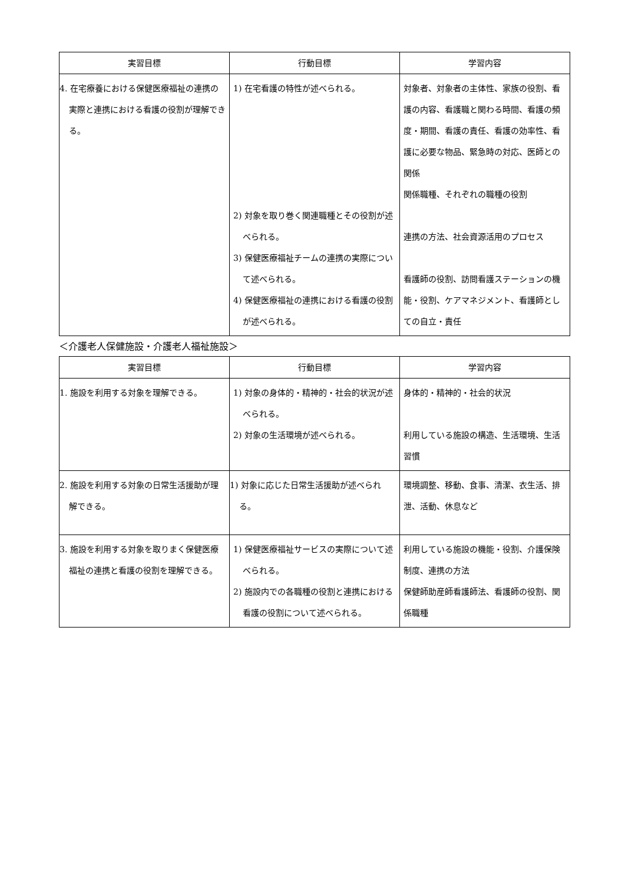| 実習目標 | 行動目標 | 学習内容 |
| --- | --- | --- |
| 4. 在宅療養における保健医療福祉の連携の実際と連携における看護の役割が理解できる。 | 1) 在宅看護の特性が述べられる。 2) 対象を取り巻く関連職種とその役割が述べられる。 3) 保健医療福祉チームの連携の実際について述べられる。 4) 保健医療福祉の連携における看護の役割が述べられる。 | 対象者、対象者の主体性、家族の役割、看護の内容、看護職と関わる時間、看護の頻度・期間、看護の責任、看護の効率性、看護に必要な物品、緊急時の対応、医師との関係 関係職種、それぞれの職種の役割 連携の方法、社会資源活用のプロセス 看護師の役割、訪問看護ステーションの機能・役割、ケアマネジメント、看護師としての自立・責任 |
＜介護老人保健施設・介護老人福祉施設＞
| 実習目標 | 行動目標 | 学習内容 |
| --- | --- | --- |
| 1. 施設を利用する対象を理解できる。 | 1) 対象の身体的・精神的・社会的状況が述べられる。 2) 対象の生活環境が述べられる。 | 身体的・精神的・社会的状況 利用している施設の構造、生活環境、生活習慣 |
| 2. 施設を利用する対象の日常生活援助が理解できる。 | 1) 対象に応じた日常生活援助が述べられる。 | 環境調整、移動、食事、清潔、衣生活、排泄、活動、休息など |
| 3. 施設を利用する対象を取りまく保健医療福祉の連携と看護の役割を理解できる。 | 1) 保健医療福祉サービスの実際について述べられる。 2) 施設内での各職種の役割と連携における看護の役割について述べられる。 | 利用している施設の機能・役割、介護保険制度、連携の方法 保健師助産師看護師法、看護師の役割、関係職種 |